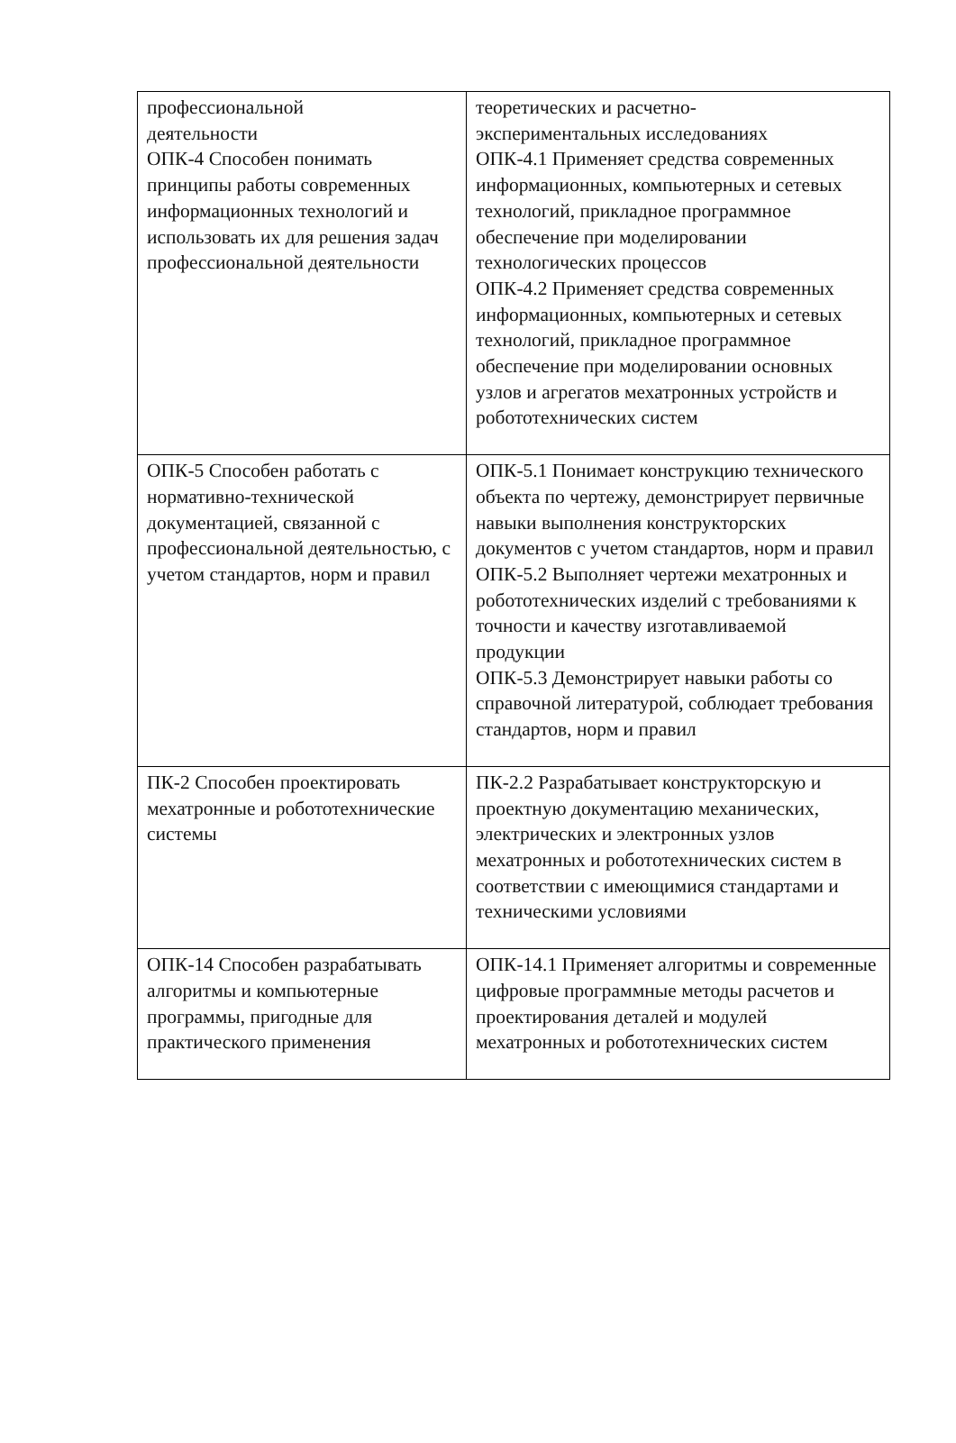| профессиональной деятельности ОПК-4 Способен понимать принципы работы современных информационных технологий и использовать их для решения задач профессиональной деятельности | теоретических и расчетно- экспериментальных исследованиях ОПК-4.1 Применяет средства современных информационных, компьютерных и сетевых технологий, прикладное программное обеспечение при моделировании технологических процессов ОПК-4.2 Применяет средства современных информационных, компьютерных и сетевых технологий, прикладное программное обеспечение при моделировании основных узлов и агрегатов мехатронных устройств и робототехнических систем |
| ОПК-5 Способен работать с нормативно-технической документацией, связанной с профессиональной деятельностью, с учетом стандартов, норм и правил | ОПК-5.1 Понимает конструкцию технического объекта по чертежу, демонстрирует первичные навыки выполнения конструкторских документов с учетом стандартов, норм и правил ОПК-5.2 Выполняет чертежи мехатронных и робототехнических изделий с требованиями к точности и качеству изготавливаемой продукции ОПК-5.3 Демонстрирует навыки работы со справочной литературой, соблюдает требования стандартов, норм и правил |
| ПК-2 Способен проектировать мехатронные и робототехнические системы | ПК-2.2 Разрабатывает конструкторскую и проектную документацию механических, электрических и электронных узлов мехатронных и робототехнических систем в соответствии с имеющимися стандартами и техническими условиями |
| ОПК-14 Способен разрабатывать алгоритмы и компьютерные программы, пригодные для практического применения | ОПК-14.1 Применяет алгоритмы и современные цифровые программные методы расчетов и проектирования деталей и модулей мехатронных и робототехнических систем |